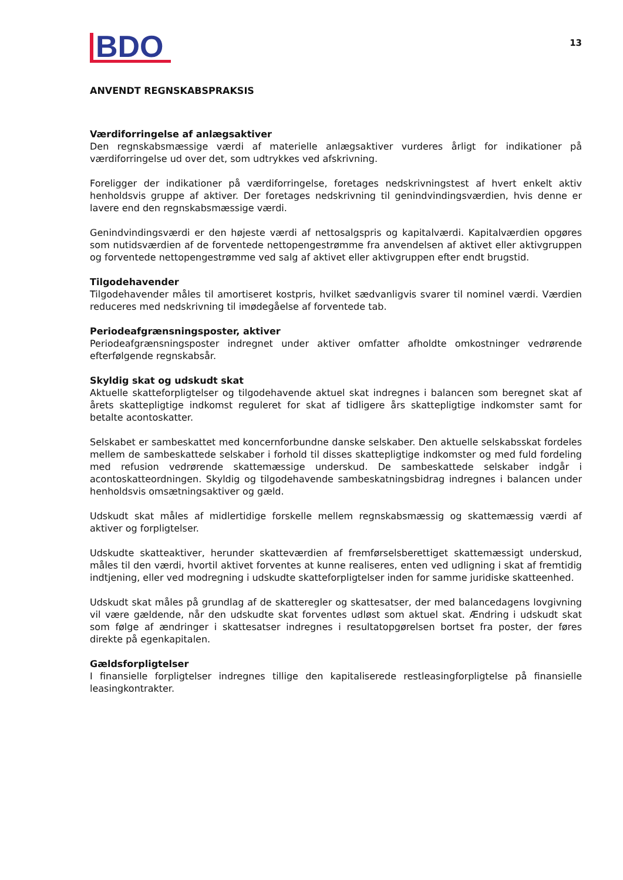BDO
13
ANVENDT REGNSKABSPRAKSIS
Værdiforringelse af anlægsaktiver
Den regnskabsmæssige værdi af materielle anlægsaktiver vurderes årligt for indikationer på værdiforringelse ud over det, som udtrykkes ved afskrivning.
Foreligger der indikationer på værdiforringelse, foretages nedskrivningstest af hvert enkelt aktiv henholdsvis gruppe af aktiver. Der foretages nedskrivning til genindvindingsværdien, hvis denne er lavere end den regnskabsmæssige værdi.
Genindvindingsværdi er den højeste værdi af nettosalgspris og kapitalværdi. Kapitalværdien opgøres som nutidsværdien af de forventede nettopengestrømme fra anvendelsen af aktivet eller aktivgruppen og forventede nettopengestrømme ved salg af aktivet eller aktivgruppen efter endt brugstid.
Tilgodehavender
Tilgodehavender måles til amortiseret kostpris, hvilket sædvanligvis svarer til nominel værdi. Værdien reduceres med nedskrivning til imødegåelse af forventede tab.
Periodeafgrænsningsposter, aktiver
Periodeafgrænsningsposter indregnet under aktiver omfatter afholdte omkostninger vedrørende efterfølgende regnskabsår.
Skyldig skat og udskudt skat
Aktuelle skatteforpligtelser og tilgodehavende aktuel skat indregnes i balancen som beregnet skat af årets skattepligtige indkomst reguleret for skat af tidligere års skattepligtige indkomster samt for betalte acontoskatter.
Selskabet er sambeskattet med koncernforbundne danske selskaber. Den aktuelle selskabsskat fordeles mellem de sambeskattede selskaber i forhold til disses skattepligtige indkomster og med fuld fordeling med refusion vedrørende skattemæssige underskud. De sambeskattede selskaber indgår i acontoskatteordningen. Skyldig og tilgodehavende sambeskatningsbidrag indregnes i balancen under henholdsvis omsætningsaktiver og gæld.
Udskudt skat måles af midlertidige forskelle mellem regnskabsmæssig og skattemæssig værdi af aktiver og forpligtelser.
Udskudte skatteaktiver, herunder skatteværdien af fremførselsberettiget skattemæssigt underskud, måles til den værdi, hvortil aktivet forventes at kunne realiseres, enten ved udligning i skat af fremtidig indtjening, eller ved modregning i udskudte skatteforpligtelser inden for samme juridiske skatteenhed.
Udskudt skat måles på grundlag af de skatteregler og skattesatser, der med balancedagens lovgivning vil være gældende, når den udskudte skat forventes udløst som aktuel skat. Ændring i udskudt skat som følge af ændringer i skattesatser indregnes i resultatopgørelsen bortset fra poster, der føres direkte på egenkapitalen.
Gældsforpligtelser
I finansielle forpligtelser indregnes tillige den kapitaliserede restleasingforpligtelse på finansielle leasingkontrakter.